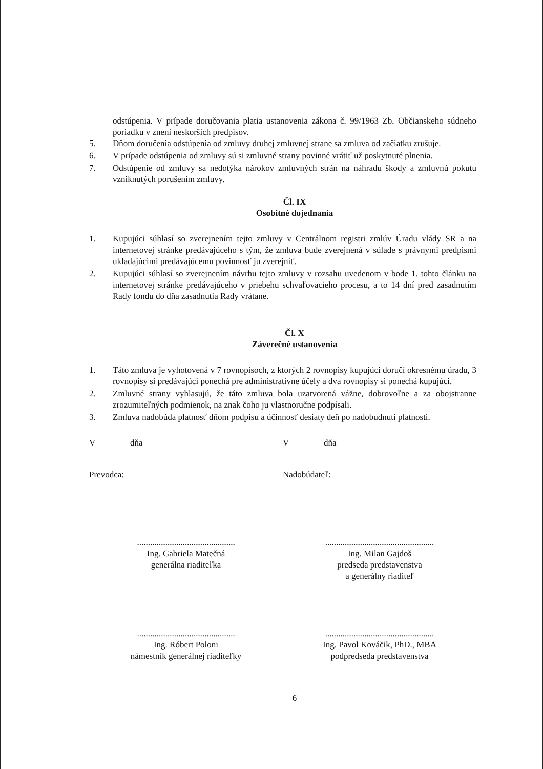odstúpenia. V prípade doručovania platia ustanovenia zákona č. 99/1963 Zb. Občianskeho súdneho poriadku v znení neskorších predpisov.
5. Dňom doručenia odstúpenia od zmluvy druhej zmluvnej strane sa zmluva od začiatku zrušuje.
6. V prípade odstúpenia od zmluvy sú si zmluvné strany povinné vrátiť už poskytnuté plnenia.
7. Odstúpenie od zmluvy sa nedotýka nárokov zmluvných strán na náhradu škody a zmluvnú pokutu vzniknutých porušením zmluvy.
Čl. IX
Osobitné dojednania
1. Kupujúci súhlasí so zverejnením tejto zmluvy v Centrálnom registri zmlúv Úradu vlády SR a na internetovej stránke predávajúceho s tým, že zmluva bude zverejnená v súlade s právnymi predpismi ukladajúcimi predávajúcemu povinnosť ju zverejniť.
2. Kupujúci súhlasí so zverejnením návrhu tejto zmluvy v rozsahu uvedenom v bode 1. tohto článku na internetovej stránke predávajúceho v priebehu schvaľovacieho procesu, a to 14 dní pred zasadnutím Rady fondu do dňa zasadnutia Rady vrátane.
Čl. X
Záverečné ustanovenia
1. Táto zmluva je vyhotovená v 7 rovnopisoch, z ktorých 2 rovnopisy kupujúci doručí okresnému úradu, 3 rovnopisy si predávajúci ponechá pre administratívne účely a dva rovnopisy si ponechá kupujúci.
2. Zmluvné strany vyhlasujú, že táto zmluva bola uzatvorená vážne, dobrovoľne a za obojstranne zrozumiteľných podmienok, na znak čoho ju vlastnoručne podpísali.
3. Zmluva nadobúda platnosť dňom podpisu a účinnosť desiaty deň po nadobudnutí platnosti.
V dňa V dňa
Prevodca: Nadobúdateľ:
.............................................
Ing. Gabriela Matečná
generálna riaditeľka
..................................................
Ing. Milan Gajdoš
predseda predstavenstva
a generálny riaditeľ
.............................................
Ing. Róbert Poloni
námestník generálnej riaditeľky
..................................................
Ing. Pavol Kováčik, PhD., MBA
podpredseda predstavenstva
6